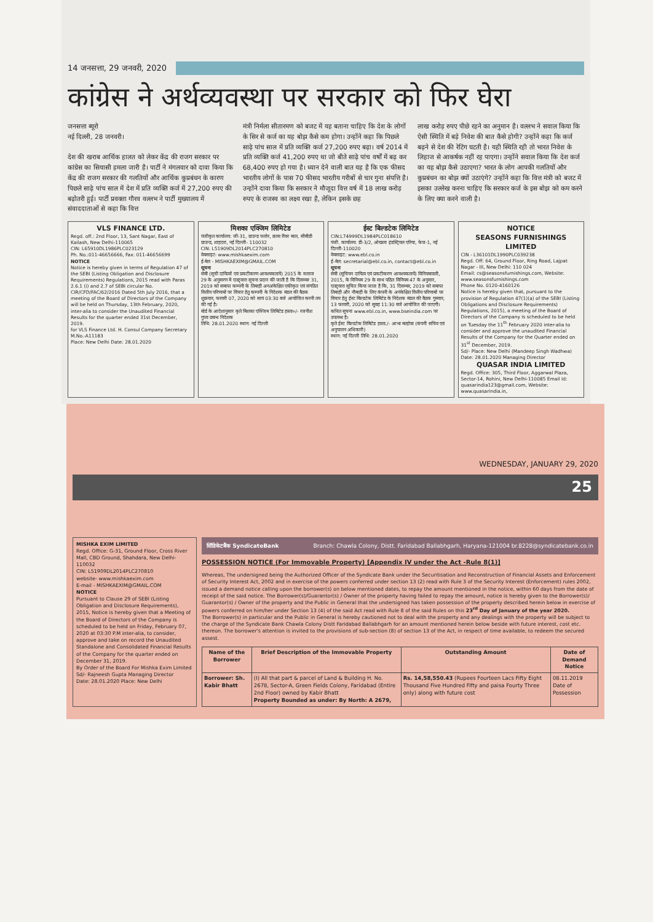14 जनसत्ता, 29 जनवरी, 2020
कांग्रेस ने अर्थव्यवस्था पर सरकार को फिर घेरा
जनसत्ता ब्यूरो
नई दिल्ली, 28 जनवरी।
देश की खराब आर्थिक हालत को लेकर केंद्र की राजग सरकार पर कांग्रेस का सियासी हमला जारी है। पार्टी ने मंगलवार को दावा किया कि केंद्र की राजग सरकार की गलतियों और आर्थिक कुप्रबंधन के कारण पिछले साढ़े पांच साल में देश में प्रति व्यक्ति कर्ज में 27,200 रुपए की बढ़ोतरी हुई। पार्टी प्रवक्ता गौरव वल्लभ ने पार्टी मुख्यालय में संवाददाताओं से कहा कि वित्त
मंत्री निर्मला सीतारमण को बजट में यह बताना चाहिए कि देश के लोगों के सिर से कर्ज का यह बोझ कैसे कम होगा। उन्होंने कहा कि पिछले साढ़े पांच साल में प्रति व्यक्ति कर्ज 27,200 रुपए बढ़ा। वर्ष 2014 में प्रति व्यक्ति कर्ज 41,200 रुपए था जो बीते साढ़े पांच वर्षों में बढ़ कर 68,400 रुपए हो गया है। ध्यान देने वाली बात यह है कि एक फीसद भारतीय लोगों के पास 70 फीसद भारतीय गरीबों से चार गुना संपत्ति है। उन्होंने दावा किया कि सरकार ने मौजूदा वित्त वर्ष में 18 लाख करोड़ रुपए के राजस्व का लक्ष्य रखा है, लेकिन इसके छह
लाख करोड़ रुपए पीछे रहने का अनुमान है। वल्लभ ने सवाल किया कि ऐसी स्थिति में बड़े निवेश की बात कैसे होगी? उन्होंने कहा कि कर्ज बढ़ने से देश की रेटिंग घटती है। यही स्थिति रही तो भारत निवेश के लिहाज से आकर्षक नहीं रह पाएगा। उन्होंने सवाल किया कि देश कर्ज का यह बोझ कैसे उठाएगा? भारत के लोग आपकी गलतियों और कुप्रबंधन का बोझ क्यों उठाएंगे? उन्होंने कहा कि वित्त मंत्री को बजट में इसका उल्लेख करना चाहिए कि सरकार कर्ज के इस बोझ को कम करने के लिए क्या करने वाली है।
VLS FINANCE LTD.
Regd. off.: 2nd Floor, 13, Sant Nagar, East of Kailash, New Delhi-110065
CIN: L65910DL1986PLC023129
Ph. No.:011-46656666, Fax: 011-46656699
NOTICE
Notice is hereby given in terms of Regulation 47 of the SEBI (Listing Obligation and Disclosure Requirements) Regulations, 2015 read with Paras 2.6.1 (i) and 2.7 of SEBI circular No. CIR/CFD/FAC/62/2016 Dated 5th July 2016, that a meeting of the Board of Directors of the Company will be held on Thursday, 13th February, 2020, inter-alia to consider the Unaudited Financial Results for the quarter ended 31st December, 2019.
for VLS Finance Ltd. H. Consul Company Secretary M.No.-A11183
Place: New Delhi Date: 28.01.2020
मिशका एक्जिम लिमिटेड
पंजीकृत कार्यालय: जी-31, ग्राउन्ड फ्लोर, क्रास रीवर माल, सीबीडी ग्राउन्ड, शाहदरा, नई दिल्ली- 110032
CIN: L51909DL2014PLC270810
वेबसाइट- www.mishkaexim.com
ई-मेल - MISHKAEXIM@GMAIL.COM
सूचना
सेबी (सूची दायित्वों एवं प्रकटीकरण आवश्यकतायें) 2015 के क्लाज 29 के अनुसरण में एतद्द्वारा सूचना प्रदान की जाती है कि दिसम्बर 31, 2019 को समाप्त कम्पनी के तिमाही अनअंकेक्षित एकीकृत एवं संगठित वित्तीय परिणामों पर विचार हेतु कम्पनी के निदेशक मंडल की बैठक शुक्रवार, फरवरी 07, 2020 को सायं 03:30 बजे आयोजित करनी तय की गई है।
बोर्ड के आदेशानुसार कृते मिशका एक्जिम लिमिटेड हस्ता०/- रजनीश गुप्ता प्रबन्ध निदेशक
तिथि: 28.01.2020 स्थान: नई दिल्ली
ईस्ट बिल्डटेक लिमिटेड
CIN:L74999DL1984PLC018610
पंजी. कार्यालय: डी-3/2, ओखला इंडस्ट्रियल एरिया, फेज-1, नई दिल्ली-110020
वेबसाइट: www.ebl.co.in
ई-मेल: secretarial@ebl.co.in, contact@ebl.co.in
सूचना
सेबी (सूचियन दायित्व एवं प्रकटीकरण आवश्यकतायें) विनियमावली, 2015, के विनियम 29 के साथ पठित विनियम 47 के अनुसार, एतद्द्वारा सूचित किया जाता है कि, 31 दिसम्बर, 2019 को समाप्त तिमाही और नौमाही के लिए कंपनी के अनंकेक्षित वित्तीय परिणामों पर विचार हेतु ईस्ट बिल्डटेक लिमिटेड के निदेशक मंडल की बैठक गुरुवार, 13 फरवरी, 2020 को सुबह 11:30 बजे आयोजित की जाएगी।
कथित सूचना www.ebl.co.in, www.bseindia.com पर उपलब्ध है।
कृते ईस्ट बिल्डटेक लिमिटेड हस्ता./- आभा मल्होत्रा (कंपनी सचिव एवं अनुपालन अधिकारी)
स्थान: नई दिल्ली तिथि: 28.01.2020
NOTICE
SEASONS FURNISHINGS LIMITED
CIN - L36101DL1990PLC039238
Regd. Off: 64, Ground Floor, Ring Road, Lajpat Nagar - III, New Delhi: 110 024
Email: cs@seasonsfurnishings.com, Website: www.seasonsfurnishings.com
Phone No. 0120-4160126
Notice is hereby given that, pursuant to the provision of Regulation 47(1)(a) of the SEBI (Listing Obligations and Disclosure Requirements) Regulations, 2015), a meeting of the Board of Directors of the Company is scheduled to be held on Tuesday the 11<sup>th</sup> February 2020 inter-alia to consider and approve the unaudited Financial Results of the Company for the Quarter ended on 31<sup>st</sup> December, 2019.
Sd/- Place: New Delhi (Mandeep Singh Wadhwa) Date: 28.01.2020 Managing Director
QUASAR INDIA LIMITED
Regd. Office: 305, Third Floor, Aggarwal Plaza, Sector-14, Rohini, New Delhi-110085 Email Id: quasarindia123@gmail.com, Website: www.quasarindia.in,
WEDNESDAY, JANUARY 29, 2020
25
MISHKA EXIM LIMITED
Regd. Office: G-31, Ground Floor, Cross River Mall, CBD Ground, Shahdara, New Delhi-110032
CIN: L51909DL2014PLC270810
website- www.mishkaexim.com
E-mail - MISHKAEXIM@GMAIL.COM
NOTICE
Pursuant to Clause 29 of SEBI (Listing Obligation and Disclosure Requirements), 2015, Notice is hereby given that a Meeting of the Board of Directors of the Company is scheduled to be held on Friday, February 07, 2020 at 03:30 P.M inter-alia, to consider, approve and take on record the Unaudited Standalone and Consolidated Financial Results of the Company for the quarter ended on December 31, 2019.
By Order of the Board For Mishka Exim Limited Sd/- Rajneesh Gupta Managing Director
Date: 28.01.2020 Place: New Delhi
सिंडिकेटबैंक SyndicateBank Branch: Chawla Colony, Distt. Faridabad Ballabhgarh, Haryana-121004 br.8228@syndicatebank.co.in
POSSESSION NOTICE (For Immovable Property) [Appendix IV under the Act -Rule 8(1)]
Whereas, The undersigned being the Authorized Officer of the Syndicate Bank under the Securitisation and Reconstruction of Financial Assets and Enforcement of Security Interest Act, 2002 and in exercise of the powers conferred under section 13 (2) read with Rule 3 of the Security Interest (Enforcement) rules 2002, issued a demand notice calling upon the borrower(s) on below mentioned dates, to repay the amount mentioned in the notice, within 60 days from the date of receipt of the said notice. The Borrower(s)/Guarantor(s) / Owner of the property having failed to repay the amount, notice is hereby given to the Borrower(s)/ Guarantor(s) / Owner of the property and the Public in General that the undersigned has taken possession of the property described herein below in exercise of powers conferred on him/her under Section 13 (4) of the said Act read with Rule 8 of the said Rules on this 23<sup>rd</sup> Day of January of the year 2020.
The Borrower(s) in particular and the Public in General is hereby cautioned not to deal with the property and any dealings with the property will be subject to the charge of the Syndicate Bank Chawla Colony Distt Faridabad Ballabhgarh for an amount mentioned herein below beside with future interest, cost etc. thereon. The borrower's attention is invited to the provisions of sub-section (8) of section 13 of the Act, in respect of time available, to redeem the secured assest.
| Name of the Borrower | Brief Description of the Immovable Property | Outstanding Amount | Date of Demand Notice |
| --- | --- | --- | --- |
| Borrower: Sh. Kabir Bhatt | (I) All that part & parcel of Land & Building H. No. 2678, Sector-A, Green Fields Colony, Faridabad (Entire 2nd Floor) owned by Kabir Bhatt Property Bounded as under: By North: A 2679, | Rs. 14,58,550.43 (Rupees Fourteen Lacs Fifty Eight Thousand Five Hundred Fifty and paisa Fourty Three only) along with future cost | 08.11.2019 Date of Possession |